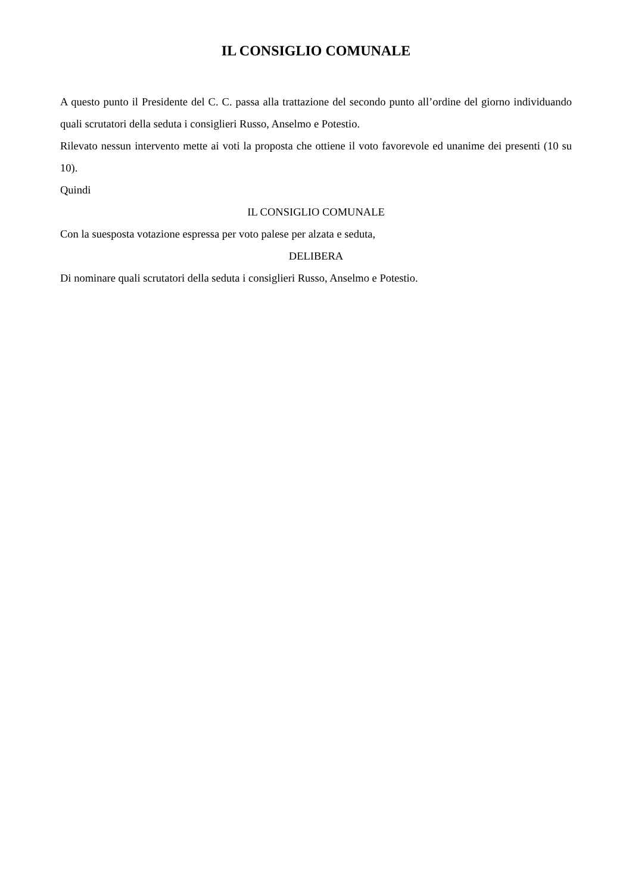IL CONSIGLIO COMUNALE
A questo punto il Presidente del C. C. passa alla trattazione del secondo punto all’ordine del giorno individuando quali scrutatori della seduta i consiglieri Russo, Anselmo e Potestio.
Rilevato nessun intervento mette ai voti la proposta che ottiene il voto favorevole ed unanime dei presenti (10 su 10).
Quindi
IL CONSIGLIO COMUNALE
Con la suesposta votazione espressa per voto palese per alzata e seduta,
DELIBERA
Di nominare quali scrutatori della seduta i consiglieri Russo, Anselmo e Potestio.